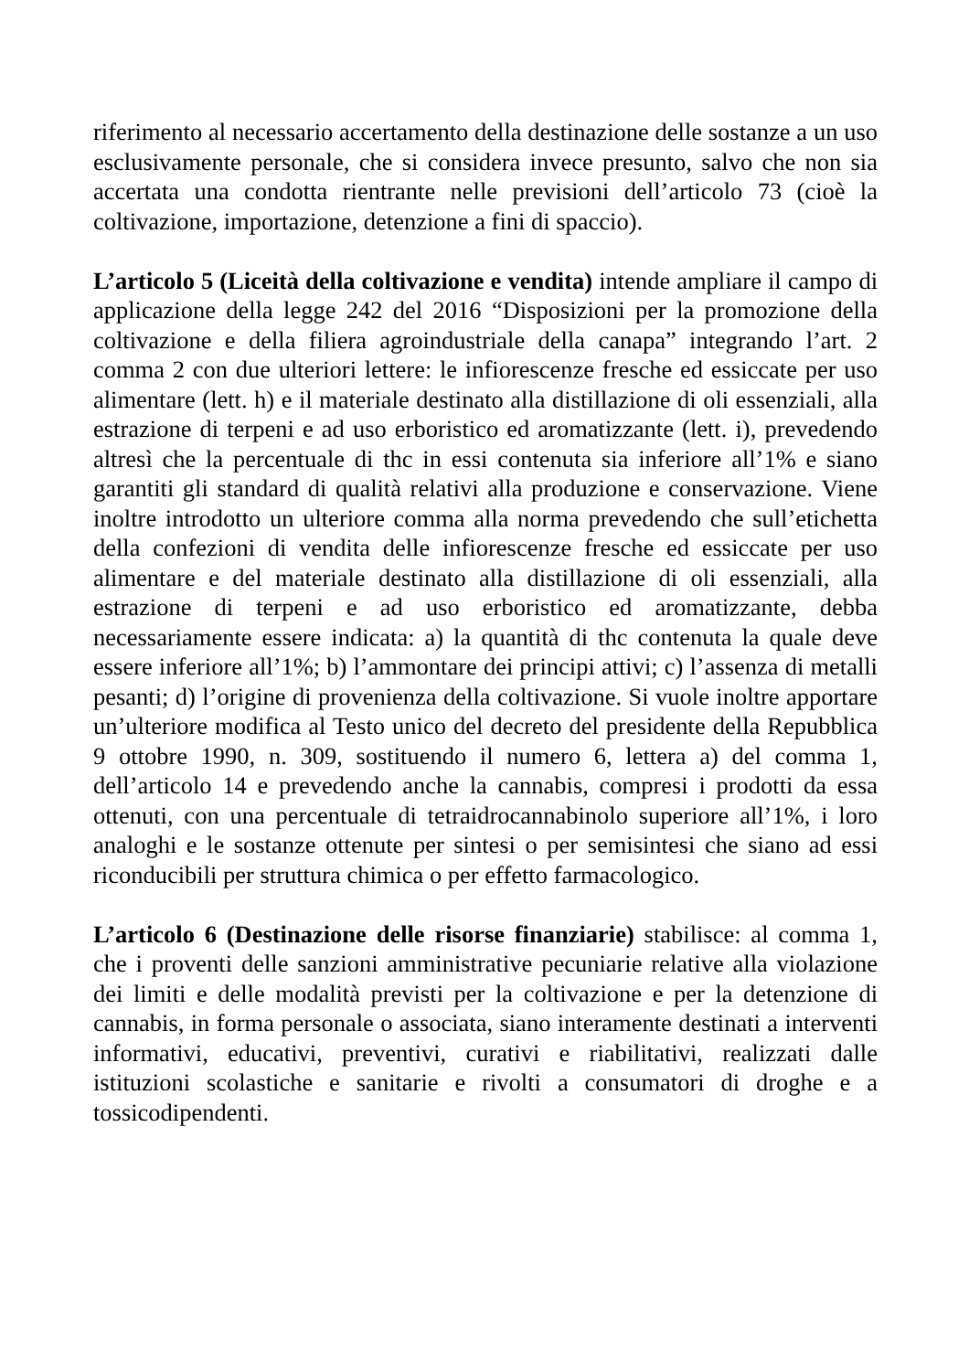riferimento al necessario accertamento della destinazione delle sostanze a un uso esclusivamente personale, che si considera invece presunto, salvo che non sia accertata una condotta rientrante nelle previsioni dell’articolo 73 (cioè la coltivazione, importazione, detenzione a fini di spaccio).
L’articolo 5 (Liceità della coltivazione e vendita) intende ampliare il campo di applicazione della legge 242 del 2016 “Disposizioni per la promozione della coltivazione e della filiera agroindustriale della canapa” integrando l’art. 2 comma 2 con due ulteriori lettere: le infiorescenze fresche ed essiccate per uso alimentare (lett. h) e il materiale destinato alla distillazione di oli essenziali, alla estrazione di terpeni e ad uso erboristico ed aromatizzante (lett. i), prevedendo altresì che la percentuale di thc in essi contenuta sia inferiore all’1% e siano garantiti gli standard di qualità relativi alla produzione e conservazione. Viene inoltre introdotto un ulteriore comma alla norma prevedendo che sull’etichetta della confezioni di vendita delle infiorescenze fresche ed essiccate per uso alimentare e del materiale destinato alla distillazione di oli essenziali, alla estrazione di terpeni e ad uso erboristico ed aromatizzante, debba necessariamente essere indicata: a) la quantità di thc contenuta la quale deve essere inferiore all’1%; b) l’ammontare dei principi attivi; c) l’assenza di metalli pesanti; d) l’origine di provenienza della coltivazione. Si vuole inoltre apportare un’ulteriore modifica al Testo unico del decreto del presidente della Repubblica 9 ottobre 1990, n. 309, sostituendo il numero 6, lettera a) del comma 1, dell’articolo 14 e prevedendo anche la cannabis, compresi i prodotti da essa ottenuti, con una percentuale di tetraidrocannabinolo superiore all’1%, i loro analoghi e le sostanze ottenute per sintesi o per semisintesi che siano ad essi riconducibili per struttura chimica o per effetto farmacologico.
L’articolo 6 (Destinazione delle risorse finanziarie) stabilisce: al comma 1, che i proventi delle sanzioni amministrative pecuniarie relative alla violazione dei limiti e delle modalità previsti per la coltivazione e per la detenzione di cannabis, in forma personale o associata, siano interamente destinati a interventi informativi, educativi, preventivi, curativi e riabilitativi, realizzati dalle istituzioni scolastiche e sanitarie e rivolti a consumatori di droghe e a tossicodipendenti.